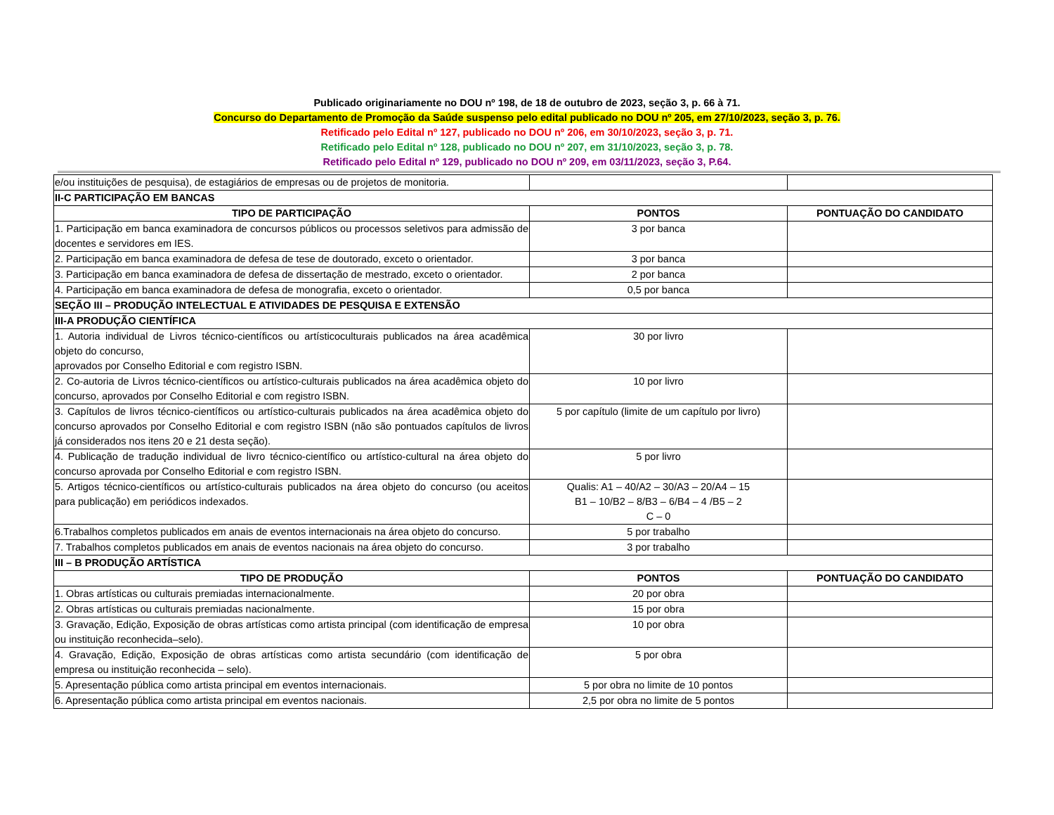Publicado originariamente no DOU nº 198, de 18 de outubro de 2023, seção 3, p. 66 à 71.
Concurso do Departamento de Promoção da Saúde suspenso pelo edital publicado no DOU nº 205, em 27/10/2023, seção 3, p. 76.
Retificado pelo Edital nº 127, publicado no DOU nº 206, em 30/10/2023, seção 3, p. 71.
Retificado pelo Edital nº 128, publicado no DOU nº 207, em 31/10/2023, seção 3, p. 78.
Retificado pelo Edital nº 129, publicado no DOU nº 209, em 03/11/2023, seção 3, P.64.
| e/ou instituições de pesquisa), de estagiários de empresas ou de projetos de monitoria. | | |
| II-C PARTICIPAÇÃO EM BANCAS | | |
| TIPO DE PARTICIPAÇÃO | PONTOS | PONTUAÇÃO DO CANDIDATO |
| 1. Participação em banca examinadora de concursos públicos ou processos seletivos para admissão de docentes e servidores em IES. | 3 por banca | |
| 2. Participação em banca examinadora de defesa de tese de doutorado, exceto o orientador. | 3 por banca | |
| 3. Participação em banca examinadora de defesa de dissertação de mestrado, exceto o orientador. | 2 por banca | |
| 4. Participação em banca examinadora de defesa de monografia, exceto o orientador. | 0,5 por banca | |
| SEÇÃO III – PRODUÇÃO INTELECTUAL E ATIVIDADES DE PESQUISA E EXTENSÃO | | |
| III-A PRODUÇÃO CIENTÍFICA | | |
| 1. Autoria individual de Livros técnico-científicos ou artísticoculturais publicados na área acadêmica objeto do concurso, aprovados por Conselho Editorial e com registro ISBN. | 30 por livro | |
| 2. Co-autoria de Livros técnico-científicos ou artístico-culturais publicados na área acadêmica objeto do concurso, aprovados por Conselho Editorial e com registro ISBN. | 10 por livro | |
| 3. Capítulos de livros técnico-científicos ou artístico-culturais publicados na área acadêmica objeto do concurso aprovados por Conselho Editorial e com registro ISBN (não são pontuados capítulos de livros já considerados nos itens 20 e 21 desta seção). | 5 por capítulo (limite de um capítulo por livro) | |
| 4. Publicação de tradução individual de livro técnico-científico ou artístico-cultural na área objeto do concurso aprovada por Conselho Editorial e com registro ISBN. | 5 por livro | |
| 5. Artigos técnico-científicos ou artístico-culturais publicados na área objeto do concurso (ou aceitos para publicação) em periódicos indexados. | Qualis: A1 – 40/A2 – 30/A3 – 20/A4 – 15 B1 – 10/B2 – 8/B3 – 6/B4 – 4 /B5 – 2 C – 0 | |
| 6.Trabalhos completos publicados em anais de eventos internacionais na área objeto do concurso. | 5 por trabalho | |
| 7. Trabalhos completos publicados em anais de eventos nacionais na área objeto do concurso. | 3 por trabalho | |
| III – B PRODUÇÃO ARTÍSTICA | | |
| TIPO DE PRODUÇÃO | PONTOS | PONTUAÇÃO DO CANDIDATO |
| 1. Obras artísticas ou culturais premiadas internacionalmente. | 20 por obra | |
| 2. Obras artísticas ou culturais premiadas nacionalmente. | 15 por obra | |
| 3. Gravação, Edição, Exposição de obras artísticas como artista principal (com identificação de empresa ou instituição reconhecida–selo). | 10 por obra | |
| 4. Gravação, Edição, Exposição de obras artísticas como artista secundário (com identificação de empresa ou instituição reconhecida – selo). | 5 por obra | |
| 5. Apresentação pública como artista principal em eventos internacionais. | 5 por obra no limite de 10 pontos | |
| 6. Apresentação pública como artista principal em eventos nacionais. | 2,5 por obra no limite de 5 pontos | |